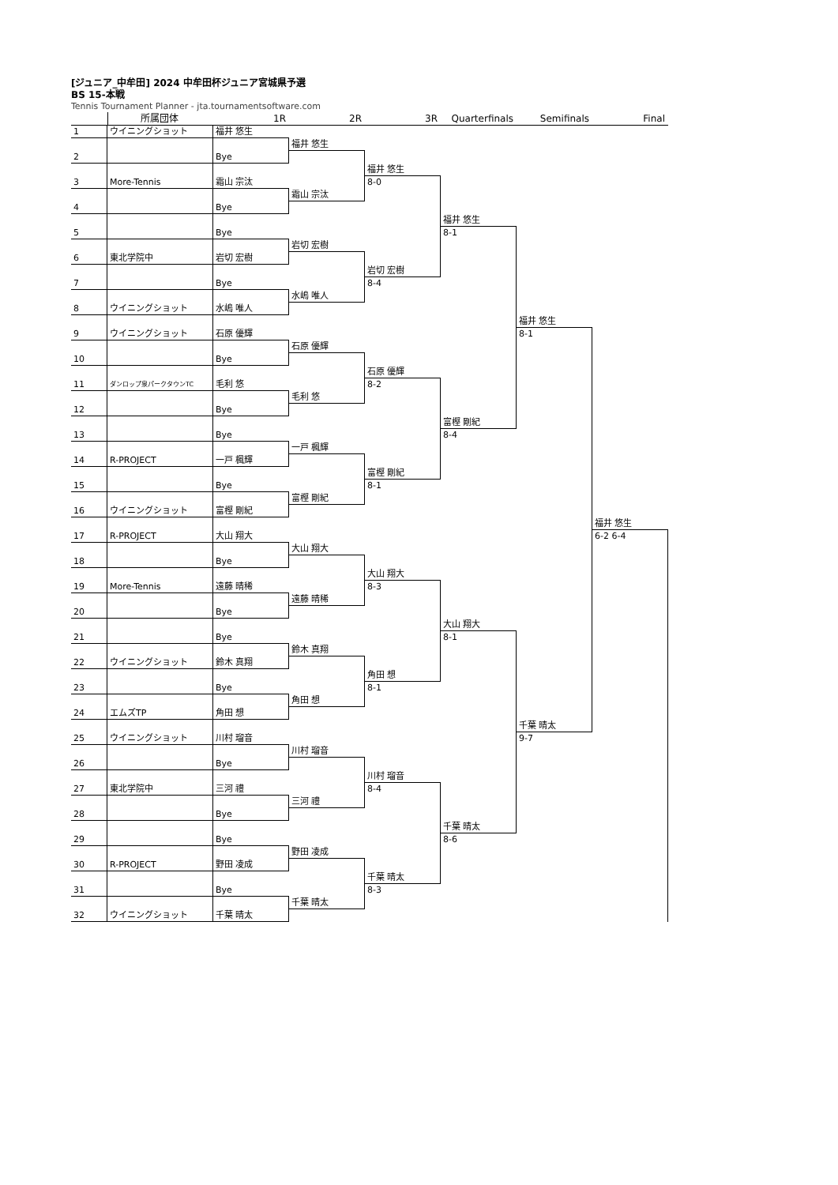[ジュニア_中牟田] 2024 中牟田杯ジュニア宮城県予選
BS 15-本戦
Tennis Tournament Planner - jta.tournamentsoftware.com
所属団体
1R
2R
3R
Quarterfinals
Semifinals
Final
1
ウイニングショット
福井 悠生
福井 悠生
2
Bye
福井 悠生
8-0
3
More-Tennis
霜山 宗汰
霜山 宗汰
4
Bye
福井 悠生
8-1
5
Bye
岩切 宏樹
6
東北学院中
岩切 宏樹
岩切 宏樹
8-4
7
Bye
水嶋 唯人
8
ウイニングショット
水嶋 唯人
福井 悠生
8-1
9
ウイニングショット
石原 優輝
石原 優輝
10
Bye
石原 優輝
8-2
11
ダンロップ泉パークタウンTC
毛利 悠
毛利 悠
12
Bye
富樫 剛紀
8-4
13
Bye
一戸 楓輝
14
R-PROJECT
一戸 楓輝
富樫 剛紀
8-1
15
Bye
富樫 剛紀
16
ウイニングショット
富樫 剛紀
福井 悠生
6-2 6-4
17
R-PROJECT
大山 翔大
大山 翔大
18
Bye
大山 翔大
8-3
19
More-Tennis
遠藤 晴稀
遠藤 晴稀
20
Bye
大山 翔大
8-1
21
Bye
鈴木 真翔
22
ウイニングショット
鈴木 真翔
角田 想
8-1
23
Bye
角田 想
24
エムズTP
角田 想
千葉 晴太
9-7
25
ウイニングショット
川村 瑠音
川村 瑠音
26
Bye
川村 瑠音
8-4
27
東北学院中
三河 禮
三河 禮
28
Bye
千葉 晴太
8-6
29
Bye
野田 凌成
30
R-PROJECT
野田 凌成
千葉 晴太
8-3
31
Bye
千葉 晴太
32
ウイニングショット
千葉 晴太